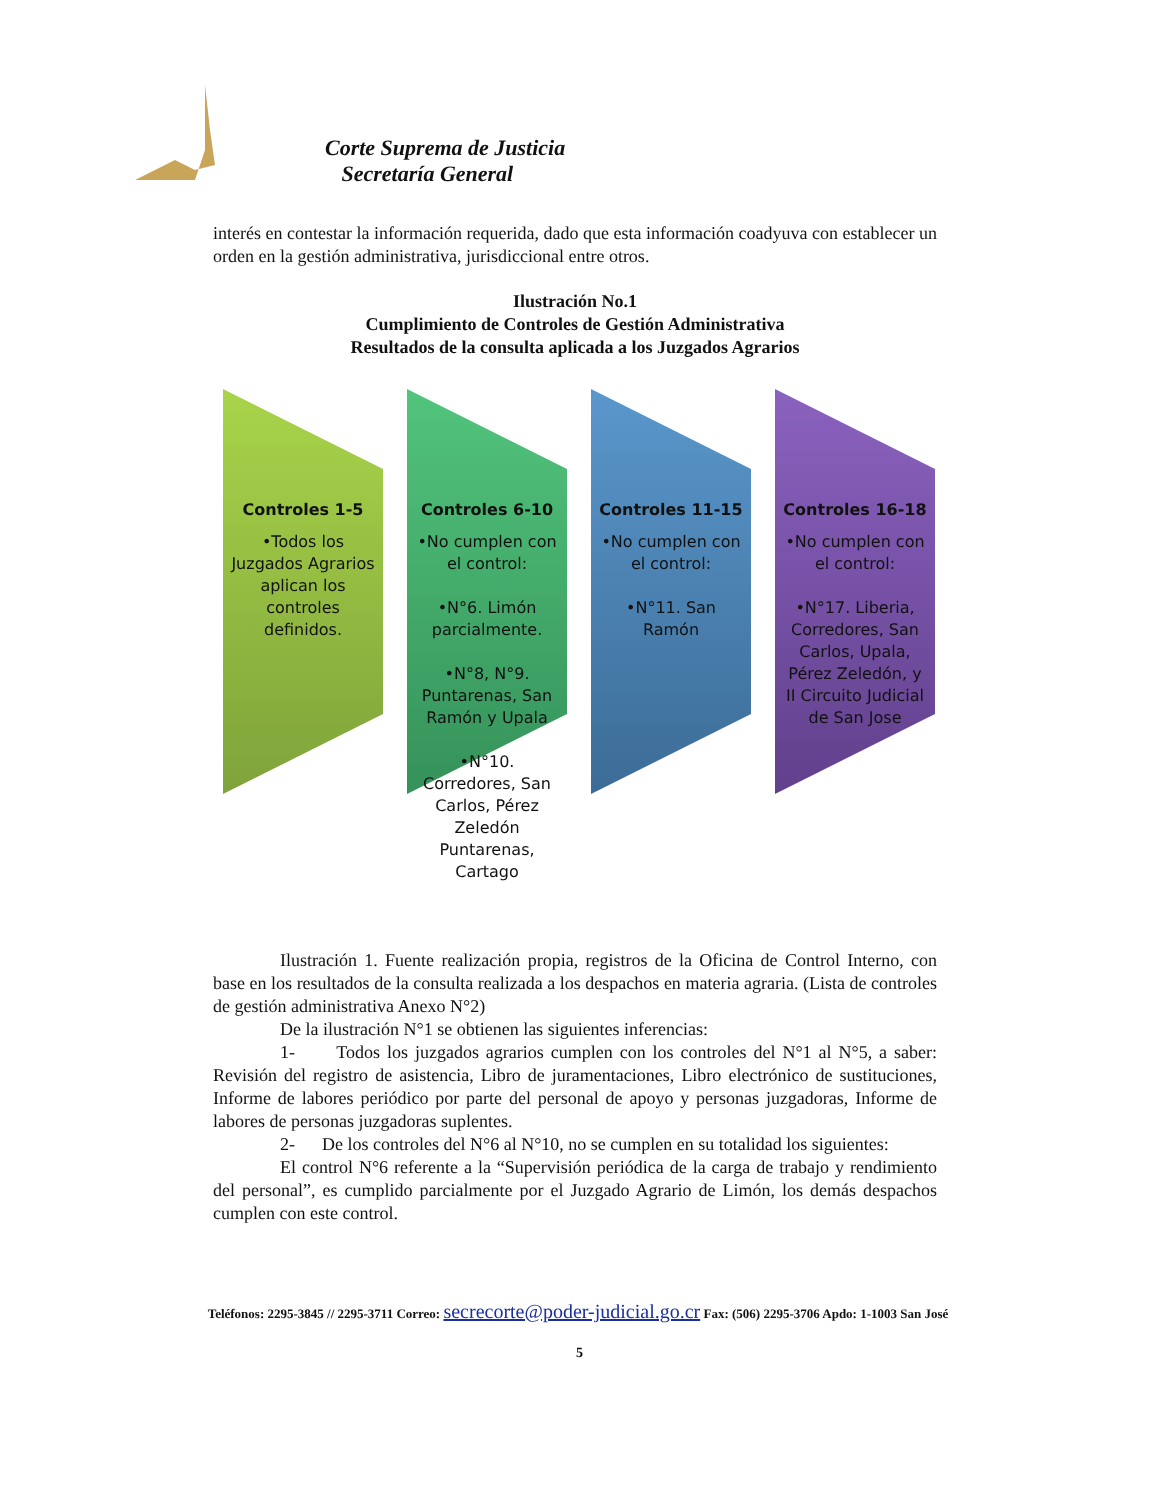Corte Suprema de Justicia
Secretaría General
interés en contestar la información requerida, dado que esta información coadyuva con establecer un orden en la gestión administrativa, jurisdiccional entre otros.
Ilustración No.1
Cumplimiento de Controles de Gestión Administrativa
Resultados de la consulta aplicada a los Juzgados Agrarios
Controles 1-5
•Todos los Juzgados Agrarios aplican los controles definidos.
Controles 6-10
•No cumplen con el control:
•N°6. Limón parcialmente.
•N°8, N°9. Puntarenas, San Ramón y Upala
•N°10. Corredores, San Carlos, Pérez Zeledón Puntarenas, Cartago
Controles 11-15
•No cumplen con el control:
•N°11. San Ramón
Controles 16-18
•No cumplen con el control:
•N°17. Liberia, Corredores, San Carlos, Upala, Pérez Zeledón, y II Circuito Judicial de San Jose
Ilustración 1. Fuente realización propia, registros de la Oficina de Control Interno, con base en los resultados de la consulta realizada a los despachos en materia agraria. (Lista de controles de gestión administrativa Anexo N°2)
De la ilustración N°1 se obtienen las siguientes inferencias:
1- Todos los juzgados agrarios cumplen con los controles del N°1 al N°5, a saber: Revisión del registro de asistencia, Libro de juramentaciones, Libro electrónico de sustituciones, Informe de labores periódico por parte del personal de apoyo y personas juzgadoras, Informe de labores de personas juzgadoras suplentes.
2- De los controles del N°6 al N°10, no se cumplen en su totalidad los siguientes:
El control N°6 referente a la “Supervisión periódica de la carga de trabajo y rendimiento del personal”, es cumplido parcialmente por el Juzgado Agrario de Limón, los demás despachos cumplen con este control.
Teléfonos: 2295-3845 // 2295-3711 Correo: secrecorte@poder-judicial.go.cr Fax: (506) 2295-3706 Apdo: 1-1003 San José
5